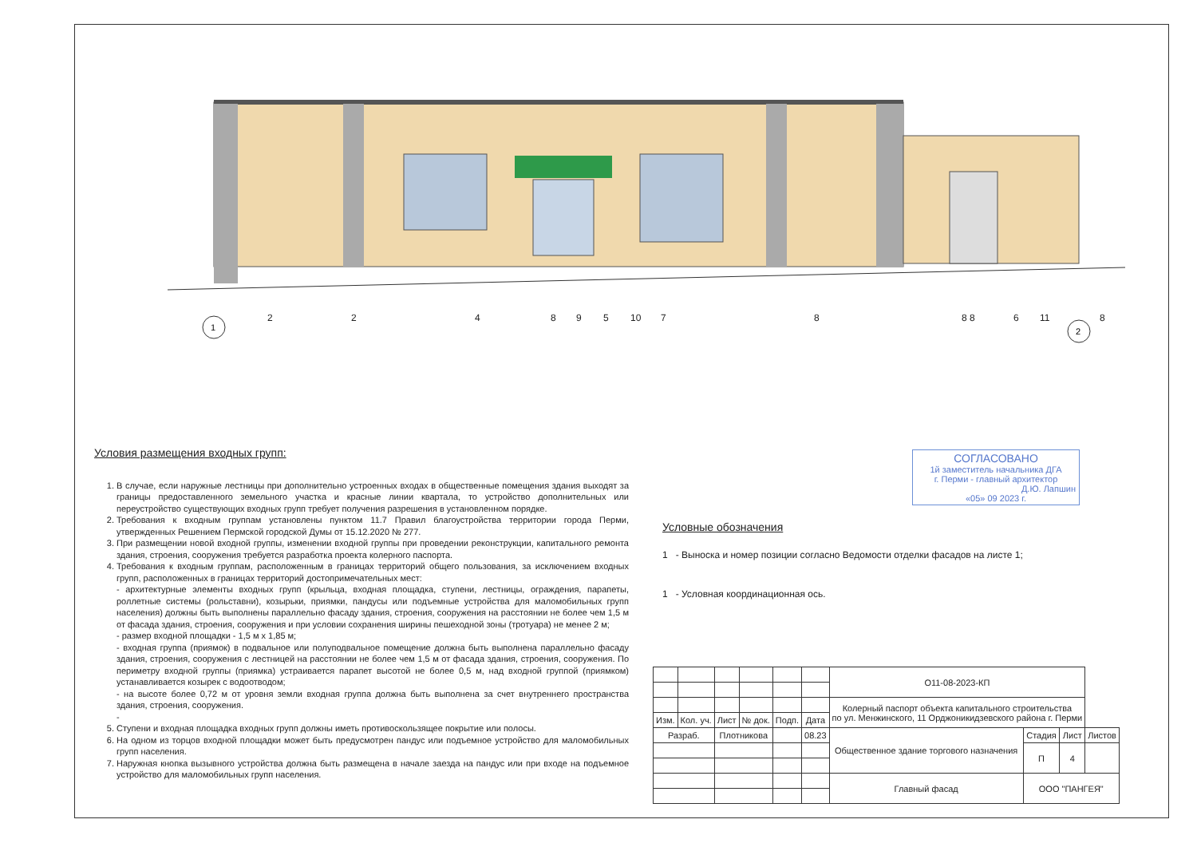2
2
4
8
9
5
10
7
8
8 8
6
11
8
1
2
Условия размещения входных групп:
1. В случае, если наружные лестницы при дополнительно устроенных входах в общественные помещения здания выходят за границы предоставленного земельного участка и красные линии квартала, то устройство дополнительных или переустройство существующих входных групп требует получения разрешения в установленном порядке.
2. Требования к входным группам установлены пунктом 11.7 Правил благоустройства территории города Перми, утвержденных Решением Пермской городской Думы от 15.12.2020 № 277.
3. При размещении новой входной группы, изменении входной группы при проведении реконструкции, капитального ремонта здания, строения, сооружения требуется разработка проекта колерного паспорта.
4. Требования к входным группам, расположенным в границах территорий общего пользования, за исключением входных групп, расположенных в границах территорий достопримечательных мест:
- архитектурные элементы входных групп (крыльца, входная площадка, ступени, лестницы, ограждения, парапеты, роллетные системы (рольставни), козырьки, приямки, пандусы или подъемные устройства для маломобильных групп населения) должны быть выполнены параллельно фасаду здания, строения, сооружения на расстоянии не более чем 1,5 м от фасада здания, строения, сооружения и при условии сохранения ширины пешеходной зоны (тротуара) не менее 2 м;
- размер входной площадки - 1,5 м х 1,85 м;
- входная группа (приямок) в подвальное или полуподвальное помещение должна быть выполнена параллельно фасаду здания, строения, сооружения с лестницей на расстоянии не более чем 1,5 м от фасада здания, строения, сооружения. По периметру входной группы (приямка) устраивается парапет высотой не более 0,5 м, над входной группой (приямком) устанавливается козырек с водоотводом;
- на высоте более 0,72 м от уровня земли входная группа должна быть выполнена за счет внутреннего пространства здания, строения, сооружения.
-
5. Ступени и входная площадка входных групп должны иметь противоскользящее покрытие или полосы.
6. На одном из торцов входной площадки может быть предусмотрен пандус или подъемное устройство для маломобильных групп населения.
7. Наружная кнопка вызывного устройства должна быть размещена в начале заезда на пандус или при входе на подъемное устройство для маломобильных групп населения.
СОГЛАСОВАНО
1й заместитель начальника ДГА
г. Перми - главный архитектор
Д.Ю. Лапшин
«05» 09 2023 г.
Условные обозначения
1 - Выноска и номер позиции согласно Ведомости отделки фасадов на листе 1;
1 - Условная координационная ось.
| | | | | | | О11-08-2023-КП | | | |
| | | | | | | Колерный паспорт объекта капитального строительства по ул. Менжинского, 11 Орджоникидзевского района г. Перми | | | |
| Изм. | Кол. уч. | Лист | № док. | Подп. | Дата | | | | |
| Разраб. | | Плотникова | | | 08.23 | Общественное здание торгового назначения | Стадия | Лист | Листов |
| | | | | | | | П | 4 | |
| | | | | | | Главный фасад | ООО "ПАНГЕЯ" | | |